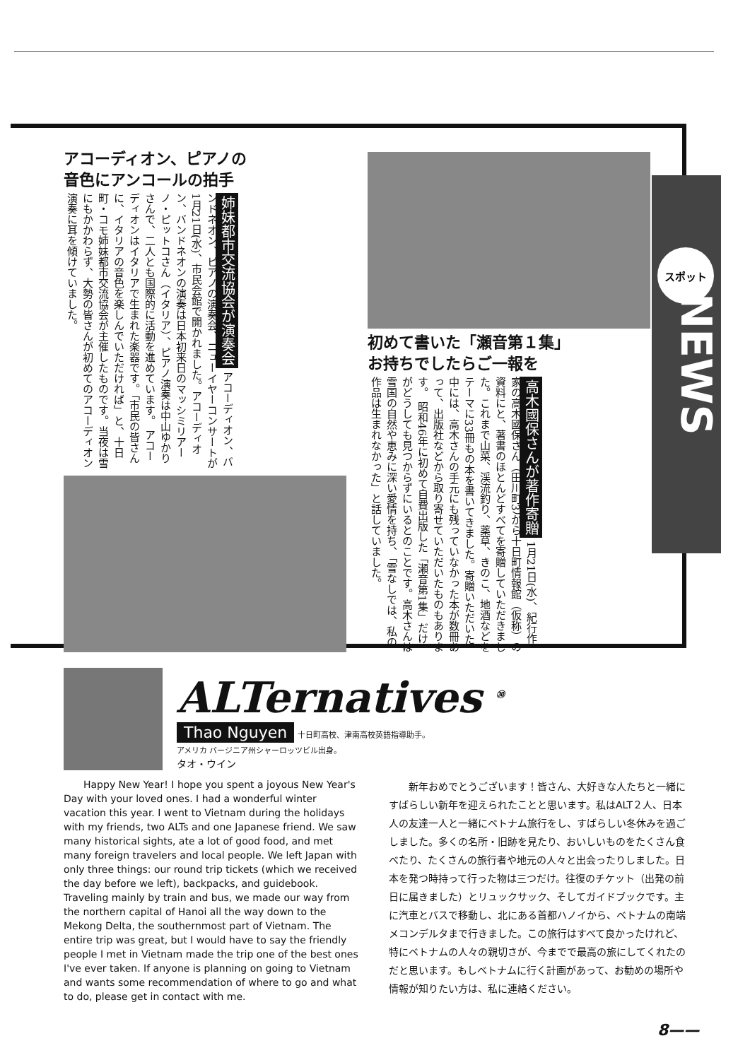NEWS
スポット
アコーディオン、ピアノの
音色にアンコールの拍手
姉妹都市交流協会が演奏会 アコーディオン、バンドネオン、ピアノの演奏会、ニューイヤーコンサートが1月21日(水)、市民会館で開かれました。アコーディオン、バンドネオンの演奏は日本初来日のマッシミリアーノ・ピットコさん（イタリア）、ピアノ演奏は中山ゆかりさんで、二人とも国際的に活動を進めています。 アコーディオンはイタリアで生まれた楽器です。「市民の皆さんに、イタリアの音色を楽しんでいただければ」と、十日町・コモ姉妹都市交流協会が主催したものです。当夜は雪にもかかわらず、大勢の皆さんが初めてのアコーディオン演奏に耳を傾けていました。
初めて書いた「瀬音第１集」
お持ちでしたらご一報を
高木國保さんが著作寄贈 1月21日(水)、紀行作家の高木國保さん（田川町3）から十日町情報館（仮称）の資料にと、著書のほとんどすべてを寄贈していただきました。これまで山菜、渓流釣り、薬草、きのこ、地酒などをテーマに33冊もの本を書いてきました。寄贈いただいた中には、高木さんの手元にも残っていなかった本が数冊あって、出版社などから取り寄せていただいたものもあります。 昭和46年に初めて自費出版した「瀬音第1集」だけがどうしても見つからずにいるとのことです。高木さんは雪国の自然や恵みに深い愛情を持ち、「雪なしでは、私の作品は生まれなかった」と話していました。
ALTernatives <sup>㉚</sup>
Thao Nguyen 十日町高校、津南高校英語指導助手。
アメリカ バージニア州シャーロッツビル出身。
タオ・ウイン
Happy New Year! I hope you spent a joyous New Year's Day with your loved ones. I had a wonderful winter vacation this year. I went to Vietnam during the holidays with my friends, two ALTs and one Japanese friend. We saw many historical sights, ate a lot of good food, and met many foreign travelers and local people. We left Japan with only three things: our round trip tickets (which we received the day before we left), backpacks, and guidebook. Traveling mainly by train and bus, we made our way from the northern capital of Hanoi all the way down to the Mekong Delta, the southernmost part of Vietnam. The entire trip was great, but I would have to say the friendly people I met in Vietnam made the trip one of the best ones I've ever taken. If anyone is planning on going to Vietnam and wants some recommendation of where to go and what to do, please get in contact with me.
新年おめでとうございます！皆さん、大好きな人たちと一緒にすばらしい新年を迎えられたことと思います。私はALT２人、日本人の友達一人と一緒にベトナム旅行をし、すばらしい冬休みを過ごしました。多くの名所・旧跡を見たり、おいしいものをたくさん食べたり、たくさんの旅行者や地元の人々と出会ったりしました。日本を発つ時持って行った物は三つだけ。往復のチケット（出発の前日に届きました）とリュックサック、そしてガイドブックです。主に汽車とバスで移動し、北にある首都ハノイから、ベトナムの南端メコンデルタまで行きました。この旅行はすべて良かったけれど、特にベトナムの人々の親切さが、今までで最高の旅にしてくれたのだと思います。もしベトナムに行く計画があって、お勧めの場所や情報が知りたい方は、私に連絡ください。
8——